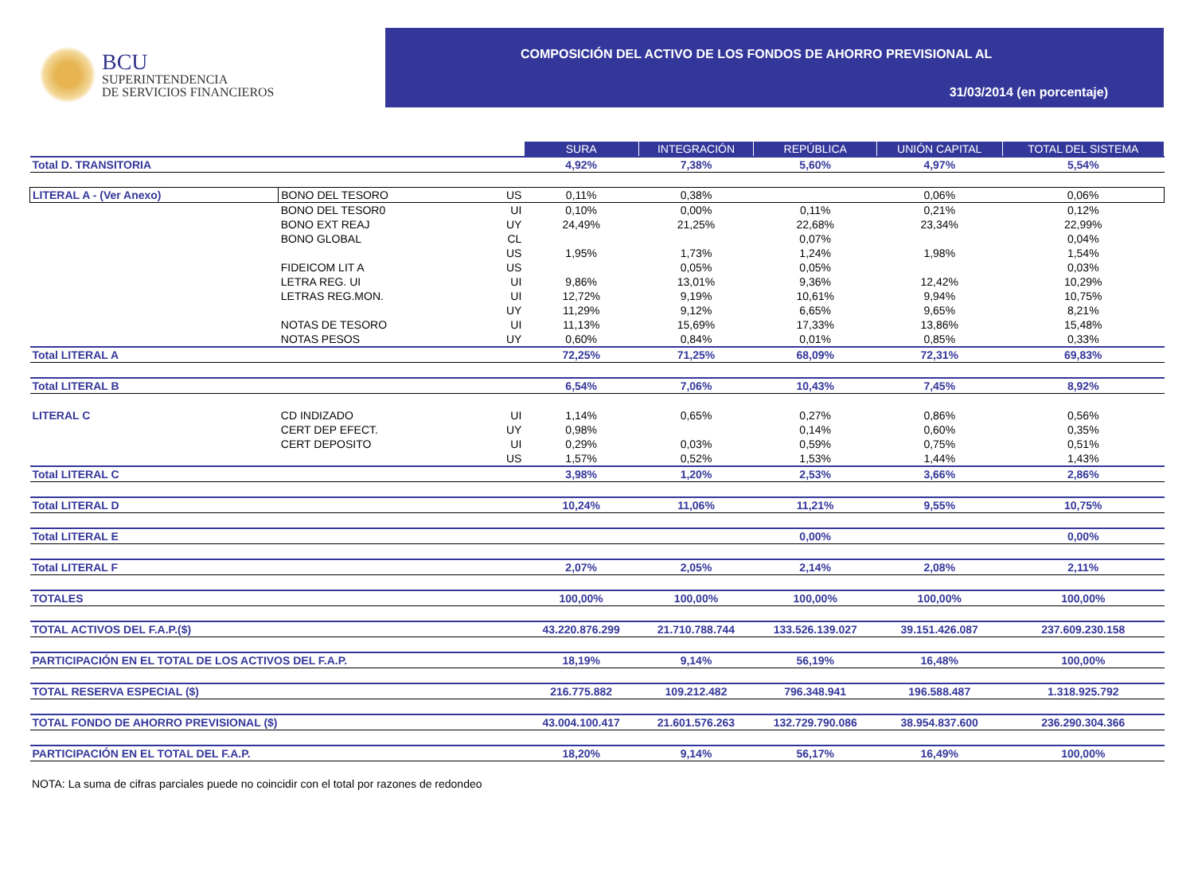BCU
SUPERINTENDENCIA
DE SERVICIOS FINANCIEROS
COMPOSICIÓN DEL ACTIVO DE LOS FONDOS DE AHORRO PREVISIONAL AL
31/03/2014 (en porcentaje)
| | | | SURA | INTEGRACIÓN | REPÚBLICA | UNIÓN CAPITAL | TOTAL DEL SISTEMA |
| Total D. TRANSITORIA | | | 4,92% | 7,38% | 5,60% | 4,97% | 5,54% |
| LITERAL A - (Ver Anexo) | BONO DEL TESORO | US | 0,11% | 0,38% | | 0,06% | 0,06% |
| | BONO DEL TESOR0 | UI | 0,10% | 0,00% | 0,11% | 0,21% | 0,12% |
| | BONO EXT REAJ | UY | 24,49% | 21,25% | 22,68% | 23,34% | 22,99% |
| | BONO GLOBAL | CL | | | 0,07% | | 0,04% |
| | | US | 1,95% | 1,73% | 1,24% | 1,98% | 1,54% |
| | FIDEICOM LIT A | US | | 0,05% | 0,05% | | 0,03% |
| | LETRA REG. UI | UI | 9,86% | 13,01% | 9,36% | 12,42% | 10,29% |
| | LETRAS REG.MON. | UI | 12,72% | 9,19% | 10,61% | 9,94% | 10,75% |
| | | UY | 11,29% | 9,12% | 6,65% | 9,65% | 8,21% |
| | NOTAS DE TESORO | UI | 11,13% | 15,69% | 17,33% | 13,86% | 15,48% |
| | NOTAS PESOS | UY | 0,60% | 0,84% | 0,01% | 0,85% | 0,33% |
| Total LITERAL A | | | 72,25% | 71,25% | 68,09% | 72,31% | 69,83% |
| Total LITERAL B | | | 6,54% | 7,06% | 10,43% | 7,45% | 8,92% |
| LITERAL C | CD INDIZADO | UI | 1,14% | 0,65% | 0,27% | 0,86% | 0,56% |
| | CERT DEP EFECT. | UY | 0,98% | | 0,14% | 0,60% | 0,35% |
| | CERT DEPOSITO | UI | 0,29% | 0,03% | 0,59% | 0,75% | 0,51% |
| | | US | 1,57% | 0,52% | 1,53% | 1,44% | 1,43% |
| Total LITERAL C | | | 3,98% | 1,20% | 2,53% | 3,66% | 2,86% |
| Total LITERAL D | | | 10,24% | 11,06% | 11,21% | 9,55% | 10,75% |
| Total LITERAL E | | | | | 0,00% | | 0,00% |
| Total LITERAL F | | | 2,07% | 2,05% | 2,14% | 2,08% | 2,11% |
| TOTALES | | | 100,00% | 100,00% | 100,00% | 100,00% | 100,00% |
| TOTAL ACTIVOS DEL F.A.P.($) | | | 43.220.876.299 | 21.710.788.744 | 133.526.139.027 | 39.151.426.087 | 237.609.230.158 |
| PARTICIPACIÓN EN EL TOTAL DE LOS ACTIVOS DEL F.A.P. | | | 18,19% | 9,14% | 56,19% | 16,48% | 100,00% |
| TOTAL RESERVA ESPECIAL ($) | | | 216.775.882 | 109.212.482 | 796.348.941 | 196.588.487 | 1.318.925.792 |
| TOTAL FONDO DE AHORRO PREVISIONAL ($) | | | 43.004.100.417 | 21.601.576.263 | 132.729.790.086 | 38.954.837.600 | 236.290.304.366 |
| PARTICIPACIÓN EN EL TOTAL DEL F.A.P. | | | 18,20% | 9,14% | 56,17% | 16,49% | 100,00% |
NOTA: La suma de cifras parciales puede no coincidir con el total por razones de redondeo